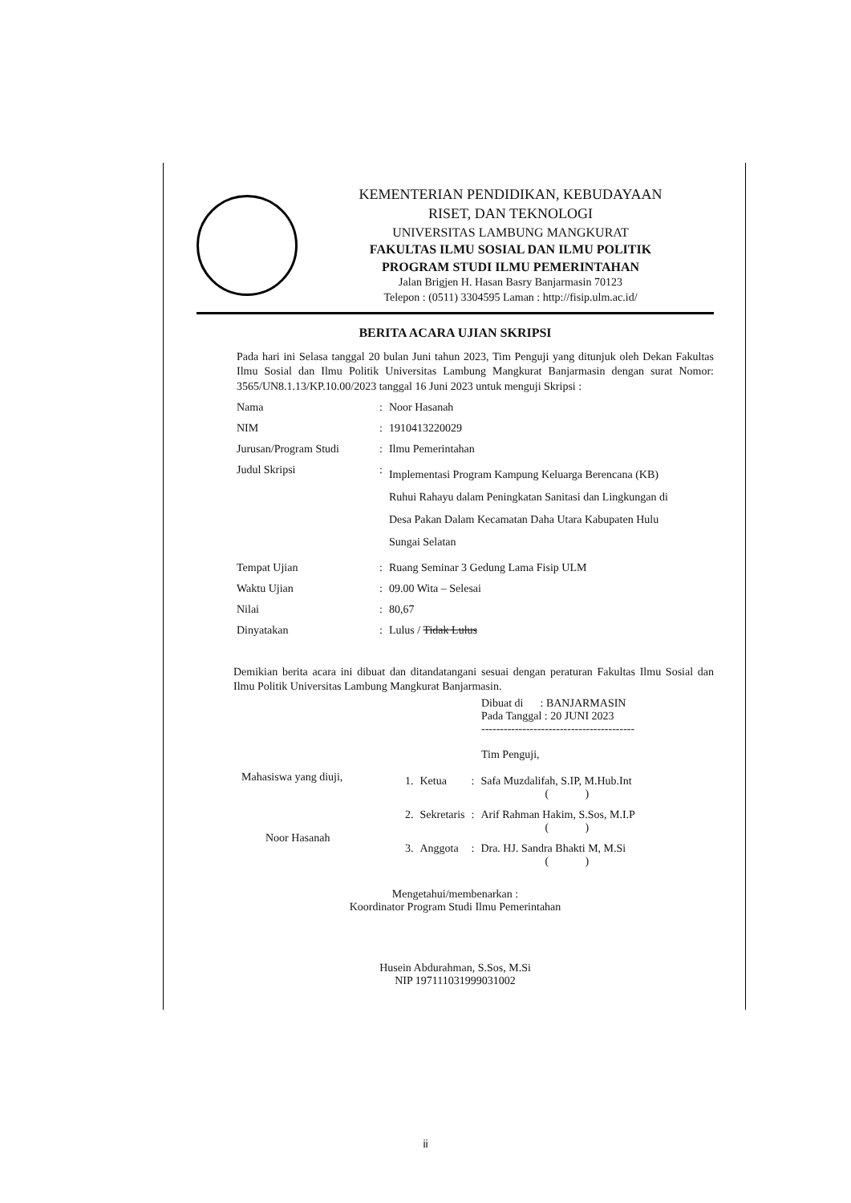KEMENTERIAN PENDIDIKAN, KEBUDAYAAN
RISET, DAN TEKNOLOGI
UNIVERSITAS LAMBUNG MANGKURAT
FAKULTAS ILMU SOSIAL DAN ILMU POLITIK
PROGRAM STUDI ILMU PEMERINTAHAN
Jalan Brigjen H. Hasan Basry Banjarmasin 70123
Telepon : (0511) 3304595 Laman : http://fisip.ulm.ac.id/
BERITA ACARA UJIAN SKRIPSI
Pada hari ini Selasa tanggal 20 bulan Juni tahun 2023, Tim Penguji yang ditunjuk oleh Dekan Fakultas Ilmu Sosial dan Ilmu Politik Universitas Lambung Mangkurat Banjarmasin dengan surat Nomor: 3565/UN8.1.13/KP.10.00/2023 tanggal 16 Juni 2023 untuk menguji Skripsi :
| Nama | : | Noor Hasanah |
| NIM | : | 1910413220029 |
| Jurusan/Program Studi | : | Ilmu Pemerintahan |
| Judul Skripsi | : | Implementasi Program Kampung Keluarga Berencana (KB) Ruhui Rahayu dalam Peningkatan Sanitasi dan Lingkungan di Desa Pakan Dalam Kecamatan Daha Utara Kabupaten Hulu Sungai Selatan |
| Tempat Ujian | : | Ruang Seminar 3 Gedung Lama Fisip ULM |
| Waktu Ujian | : | 09.00 Wita – Selesai |
| Nilai | : | 80,67 |
| Dinyatakan | : | Lulus / Tidak Lulus |
Demikian berita acara ini dibuat dan ditandatangani sesuai dengan peraturan Fakultas Ilmu Sosial dan Ilmu Politik Universitas Lambung Mangkurat Banjarmasin.
Dibuat di : BANJARMASIN
Pada Tanggal : 20 JUNI 2023
-----------------------------------------
Tim Penguji,
Mahasiswa yang diuji,
Noor Hasanah
| 1. | Ketua | : | Safa Muzdalifah, S.IP, M.Hub.Int ( ) |
| 2. | Sekretaris | : | Arif Rahman Hakim, S.Sos, M.I.P ( ) |
| 3. | Anggota | : | Dra. HJ. Sandra Bhakti M, M.Si ( ) |
Mengetahui/membenarkan :
Koordinator Program Studi Ilmu Pemerintahan
Husein Abdurahman, S.Sos, M.Si
NIP 197111031999031002
ii